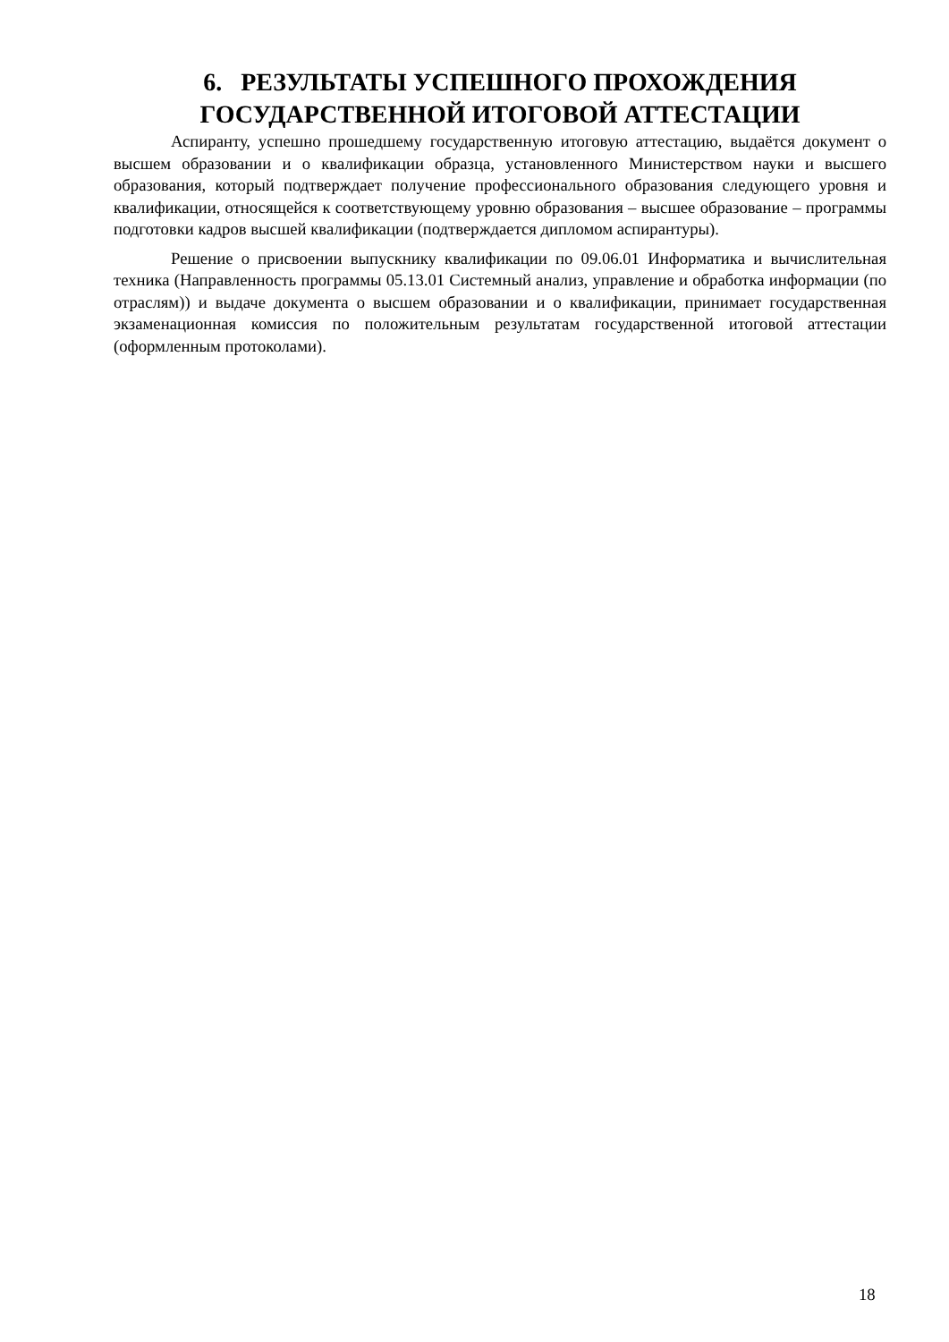6. РЕЗУЛЬТАТЫ УСПЕШНОГО ПРОХОЖДЕНИЯ ГОСУДАРСТВЕННОЙ ИТОГОВОЙ АТТЕСТАЦИИ
Аспиранту, успешно прошедшему государственную итоговую аттестацию, выдаётся документ о высшем образовании и о квалификации образца, установленного Министерством науки и высшего образования, который подтверждает получение профессионального образования следующего уровня и квалификации, относящейся к соответствующему уровню образования – высшее образование – программы подготовки кадров высшей квалификации (подтверждается дипломом аспирантуры).
Решение о присвоении выпускнику квалификации по 09.06.01 Информатика и вычислительная техника (Направленность программы 05.13.01 Системный анализ, управление и обработка информации (по отраслям)) и выдаче документа о высшем образовании и о квалификации, принимает государственная экзаменационная комиссия по положительным результатам государственной итоговой аттестации (оформленным протоколами).
18